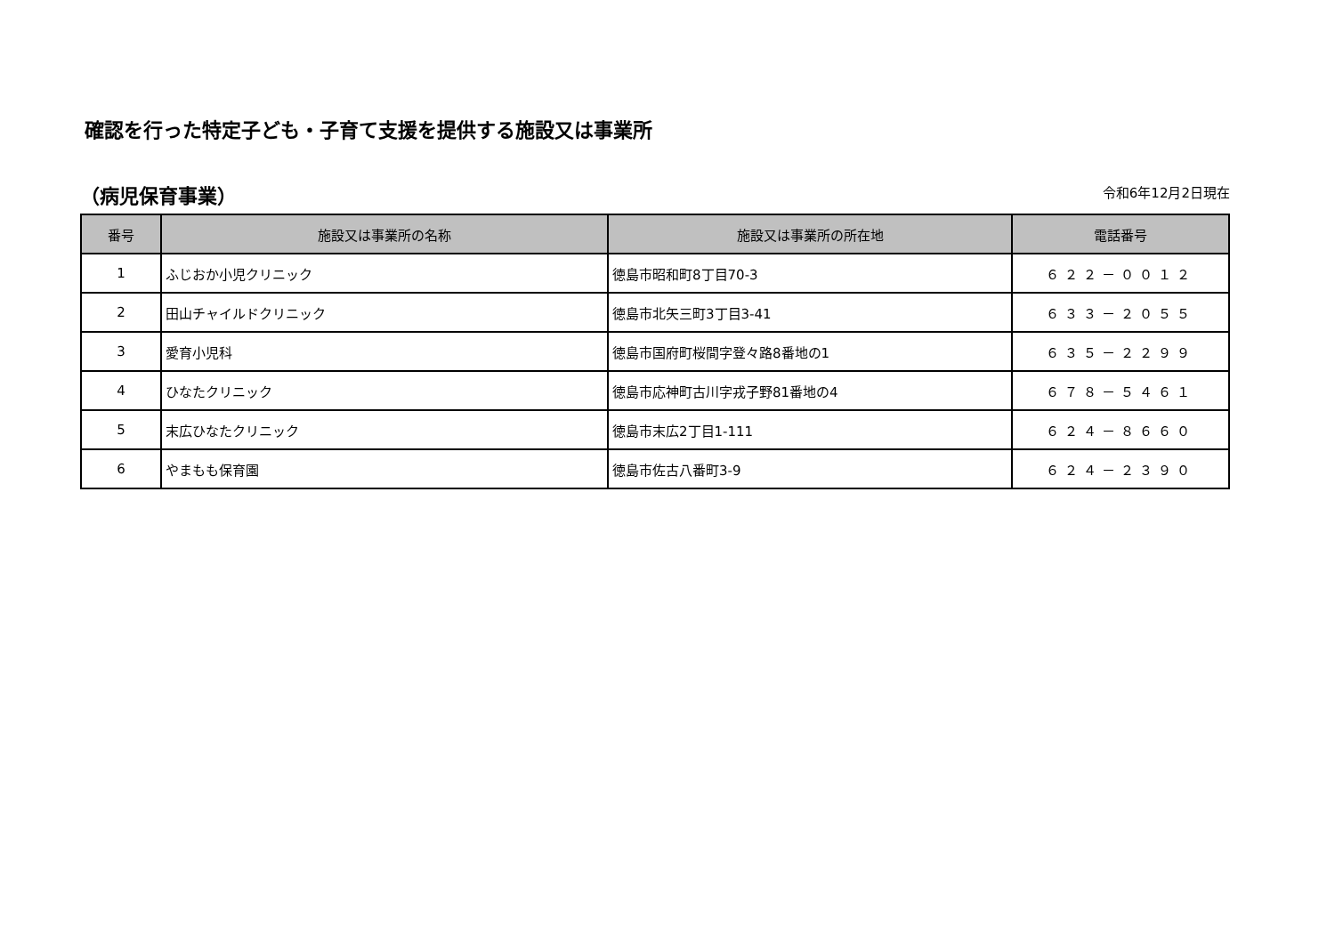確認を行った特定子ども・子育て支援を提供する施設又は事業所
（病児保育事業）
令和6年12月2日現在
| 番号 | 施設又は事業所の名称 | 施設又は事業所の所在地 | 電話番号 |
| --- | --- | --- | --- |
| 1 | ふじおか小児クリニック | 徳島市昭和町8丁目70-3 | ６２２－００１２ |
| 2 | 田山チャイルドクリニック | 徳島市北矢三町3丁目3-41 | ６３３－２０５５ |
| 3 | 愛育小児科 | 徳島市国府町桜間字登々路8番地の1 | ６３５－２２９９ |
| 4 | ひなたクリニック | 徳島市応神町古川字戎子野81番地の4 | ６７８－５４６１ |
| 5 | 末広ひなたクリニック | 徳島市末広2丁目1-111 | ６２４－８６６０ |
| 6 | やまもも保育園 | 徳島市佐古八番町3-9 | ６２４－２３９０ |